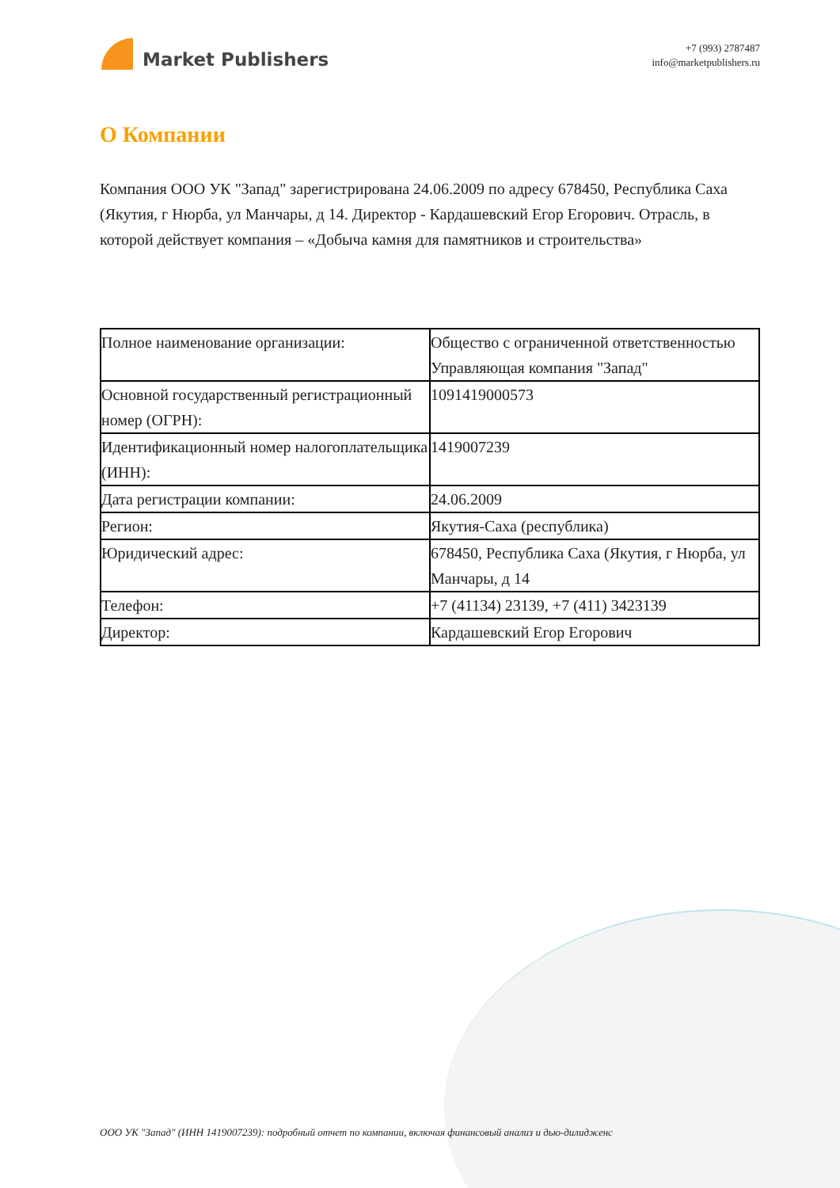Market Publishers
+7 (993) 2787487
info@marketpublishers.ru
О Компании
Компания ООО УК "Запад" зарегистрирована 24.06.2009 по адресу 678450, Республика Саха (Якутия, г Нюрба, ул Манчары, д 14. Директор - Кардашевский Егор Егорович. Отрасль, в которой действует компания – «Добыча камня для памятников и строительства»
| Полное наименование организации: | Общество с ограниченной ответственностью Управляющая компания "Запад" |
| Основной государственный регистрационный номер (ОГРН): | 1091419000573 |
| Идентификационный номер налогоплательщика (ИНН): | 1419007239 |
| Дата регистрации компании: | 24.06.2009 |
| Регион: | Якутия-Саха (республика) |
| Юридический адрес: | 678450, Республика Саха (Якутия, г Нюрба, ул Манчары, д 14 |
| Телефон: | +7 (41134) 23139, +7 (411) 3423139 |
| Директор: | Кардашевский Егор Егорович |
ООО УК "Запад" (ИНН 1419007239): подробный отчет по компании, включая финансовый анализ и дью-дилидженс